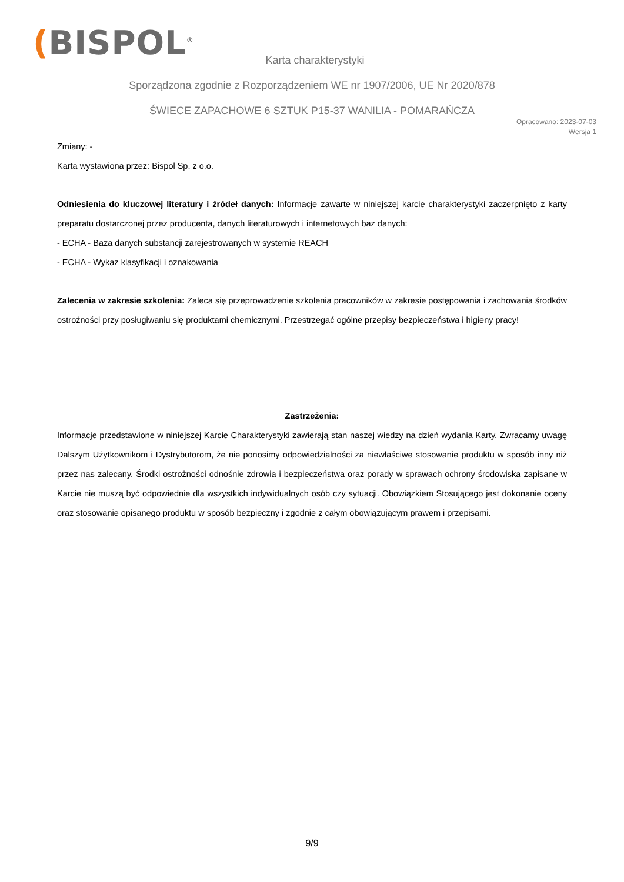(BISPOL<sup>®</sup>
Karta charakterystyki
Sporządzona zgodnie z Rozporządzeniem WE nr 1907/2006, UE Nr 2020/878
ŚWIECE ZAPACHOWE 6 SZTUK P15-37 WANILIA - POMARAŃCZA
Opracowano: 2023-07-03
Wersja 1
Zmiany: -
Karta wystawiona przez: Bispol Sp. z o.o.
Odniesienia do kluczowej literatury i źródeł danych: Informacje zawarte w niniejszej karcie charakterystyki zaczerpnięto z karty preparatu dostarczonej przez producenta, danych literaturowych i internetowych baz danych:
- ECHA - Baza danych substancji zarejestrowanych w systemie REACH
- ECHA - Wykaz klasyfikacji i oznakowania
Zalecenia w zakresie szkolenia: Zaleca się przeprowadzenie szkolenia pracowników w zakresie postępowania i zachowania środków ostrożności przy posługiwaniu się produktami chemicznymi. Przestrzegać ogólne przepisy bezpieczeństwa i higieny pracy!
Zastrzeżenia:
Informacje przedstawione w niniejszej Karcie Charakterystyki zawierają stan naszej wiedzy na dzień wydania Karty. Zwracamy uwagę Dalszym Użytkownikom i Dystrybutorom, że nie ponosimy odpowiedzialności za niewłaściwe stosowanie produktu w sposób inny niż przez nas zalecany. Środki ostrożności odnośnie zdrowia i bezpieczeństwa oraz porady w sprawach ochrony środowiska zapisane w Karcie nie muszą być odpowiednie dla wszystkich indywidualnych osób czy sytuacji. Obowiązkiem Stosującego jest dokonanie oceny oraz stosowanie opisanego produktu w sposób bezpieczny i zgodnie z całym obowiązującym prawem i przepisami.
9/9